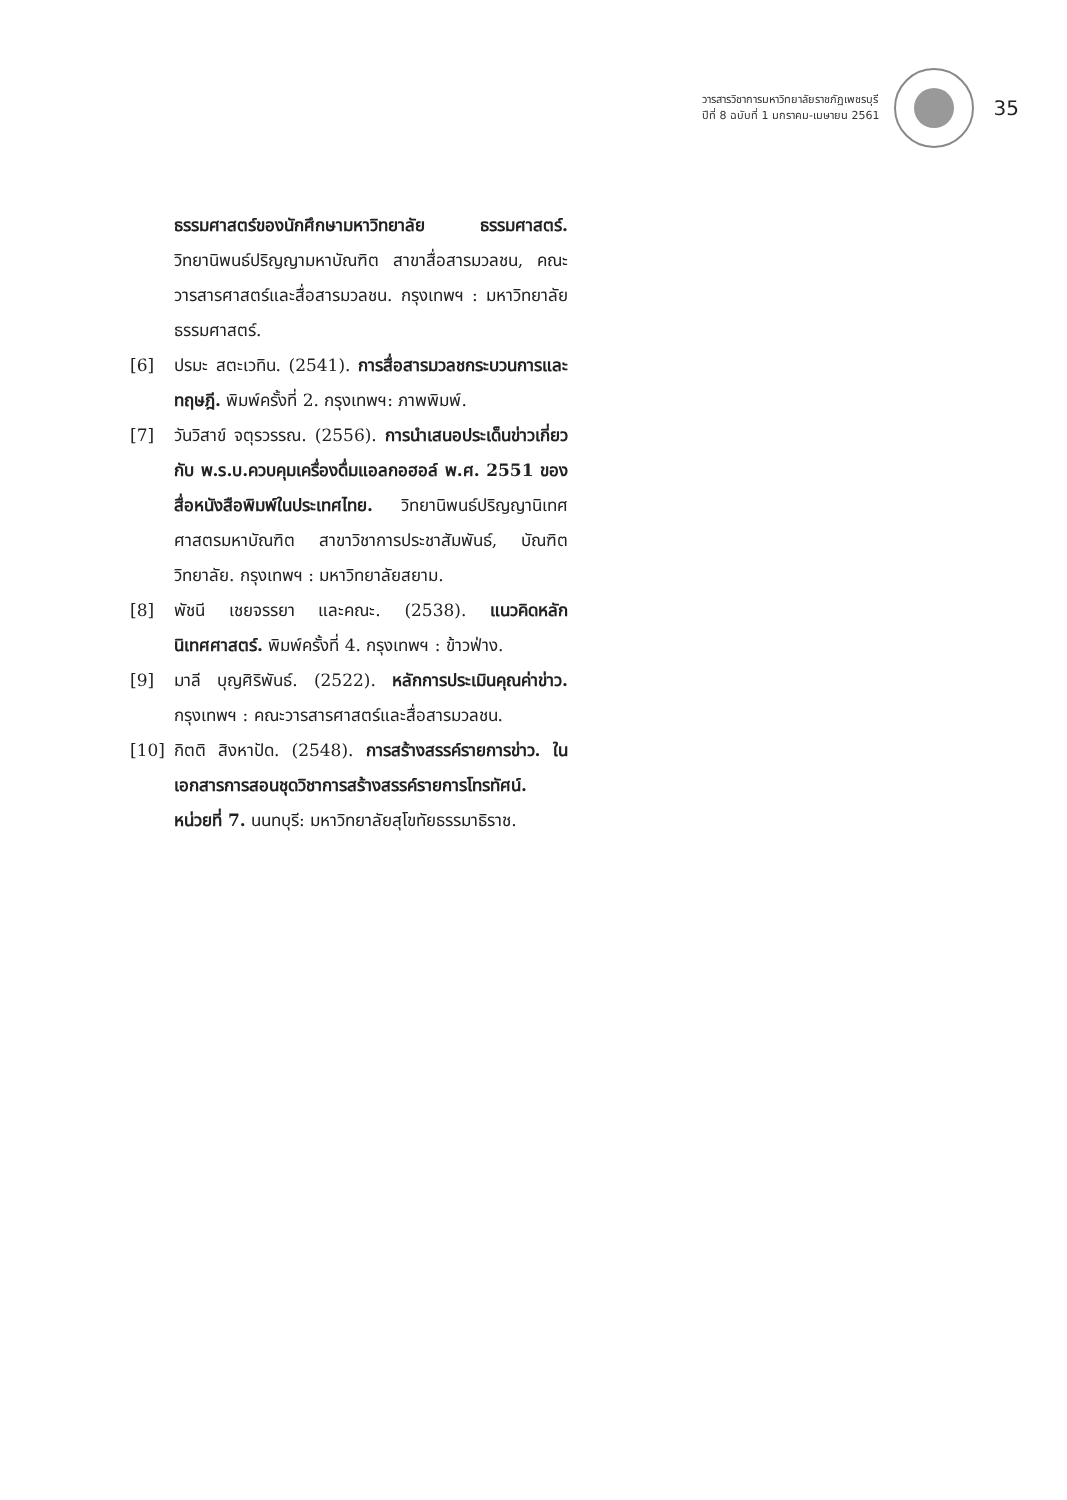วารสารวิชาการมหาวิทยาลัยราชภัฏเพชรบุรี
ปีที่ 8 ฉบับที่ 1 มกราคม-เมษายน 2561
35
ธรรมศาสตร์ของนักศึกษามหาวิทยาลัย ธรรมศาสตร์. วิทยานิพนธ์ปริญญามหาบัณฑิต สาขาสื่อสารมวลชน, คณะวารสารศาสตร์และสื่อสารมวลชน. กรุงเทพฯ : มหาวิทยาลัยธรรมศาสตร์.
[6] ปรมะ สตะเวทิน. (2541). การสื่อสารมวลชกระบวนการและทฤษฎี. พิมพ์ครั้งที่ 2. กรุงเทพฯ: ภาพพิมพ์.
[7] วันวิสาข์ จตุรวรรณ. (2556). การนำเสนอประเด็นข่าวเกี่ยวกับ พ.ร.บ.ควบคุมเครื่องดื่มแอลกอฮอล์ พ.ศ. 2551 ของสื่อหนังสือพิมพ์ในประเทศไทย. วิทยานิพนธ์ปริญญานิเทศศาสตรมหาบัณฑิต สาขาวิชาการประชาสัมพันธ์, บัณฑิตวิทยาลัย. กรุงเทพฯ : มหาวิทยาลัยสยาม.
[8] พัชนี เชยจรรยา และคณะ. (2538). แนวคิดหลักนิเทศศาสตร์. พิมพ์ครั้งที่ 4. กรุงเทพฯ : ข้าวฟ่าง.
[9] มาลี บุญศิริพันธ์. (2522). หลักการประเมินคุณค่าข่าว. กรุงเทพฯ : คณะวารสารศาสตร์และสื่อสารมวลชน.
[10] กิตติ สิงหาปัด. (2548). การสร้างสรรค์รายการข่าว. ในเอกสารการสอนชุดวิชาการสร้างสรรค์รายการโทรทัศน์. หน่วยที่ 7. นนทบุรี: มหาวิทยาลัยสุโขทัยธรรมาธิราช.